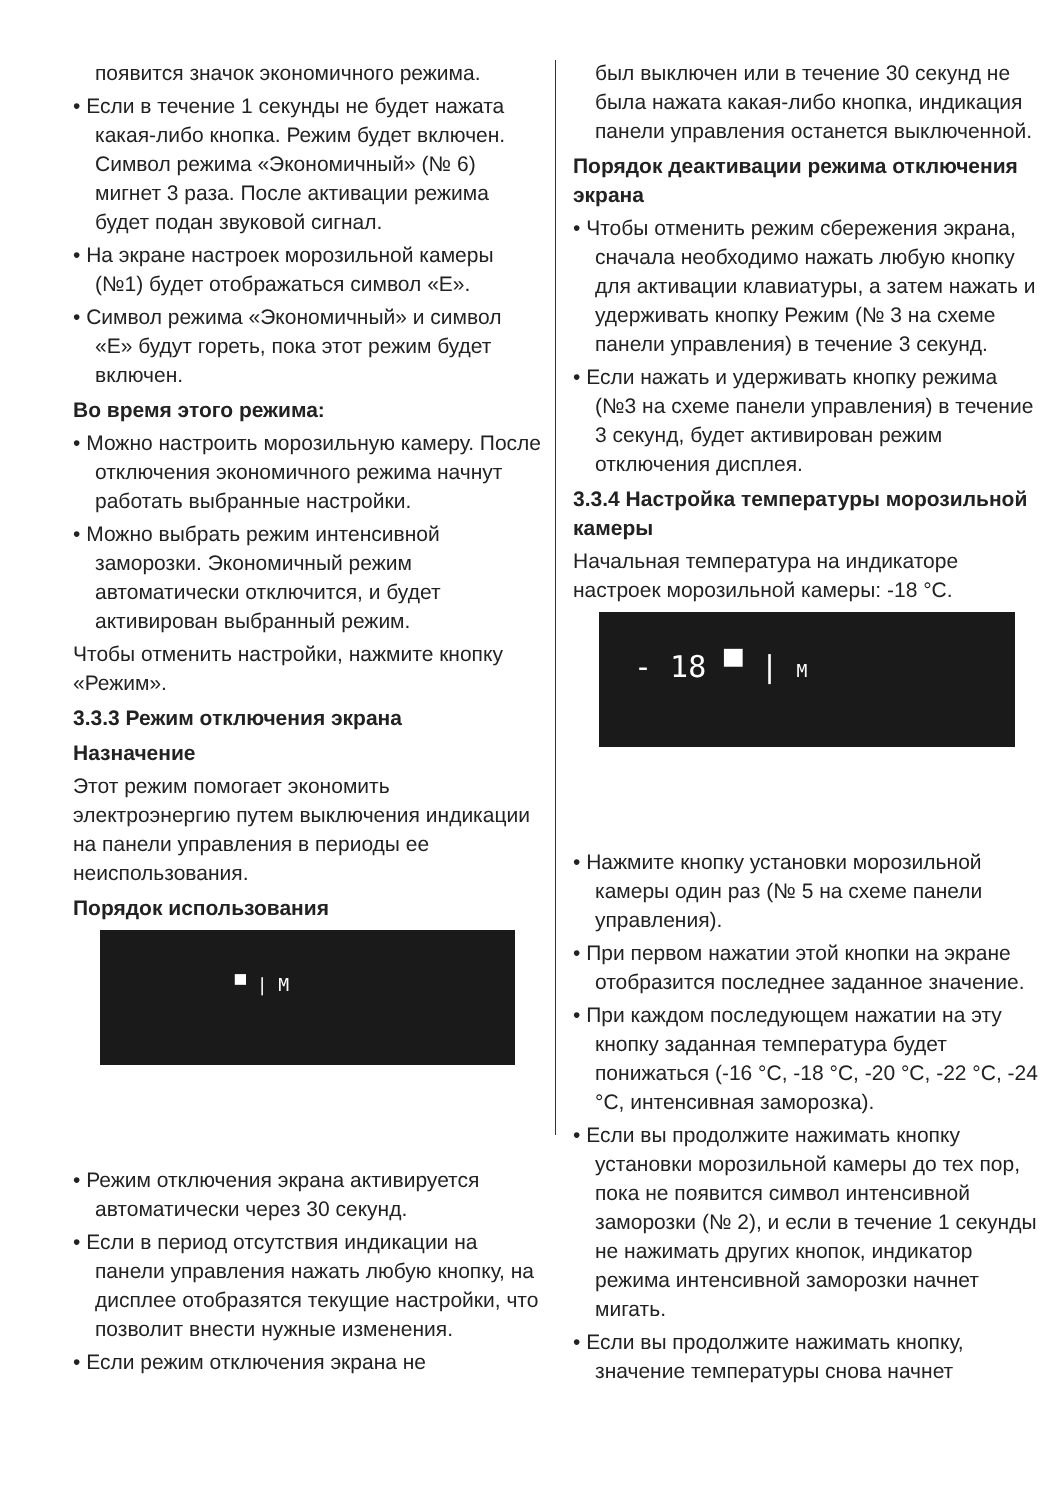появится значок экономичного режима.
• Если в течение 1 секунды не будет нажата какая-либо кнопка. Режим будет включен. Символ режима «Экономичный» (№ 6) мигнет 3 раза. После активации режима будет подан звуковой сигнал.
• На экране настроек морозильной камеры (№1) будет отображаться символ «E».
• Символ режима «Экономичный» и символ «E» будут гореть, пока этот режим будет включен.
Во время этого режима:
• Можно настроить морозильную камеру. После отключения экономичного режима начнут работать выбранные настройки.
• Можно выбрать режим интенсивной заморозки. Экономичный режим автоматически отключится, и будет активирован выбранный режим.
Чтобы отменить настройки, нажмите кнопку «Режим».
3.3.3 Режим отключения экрана
Назначение
Этот режим помогает экономить электроэнергию путем выключения индикации на панели управления в периоды ее неиспользования.
Порядок использования
▀ | M
• Режим отключения экрана активируется автоматически через 30 секунд.
• Если в период отсутствия индикации на панели управления нажать любую кнопку, на дисплее отобразятся текущие настройки, что позволит внести нужные изменения.
• Если режим отключения экрана не
был выключен или в течение 30 секунд не была нажата какая-либо кнопка, индикация панели управления останется выключенной.
Порядок деактивации режима отключения экрана
• Чтобы отменить режим сбережения экрана, сначала необходимо нажать любую кнопку для активации клавиатуры, а затем нажать и удерживать кнопку Режим (№ 3 на схеме панели управления) в течение 3 секунд.
• Если нажать и удерживать кнопку режима (№3 на схеме панели управления) в течение 3 секунд, будет активирован режим отключения дисплея.
3.3.4 Настройка температуры морозильной камеры
Начальная температура на индикаторе настроек морозильной камеры: -18 °C.
- 18 ▀ | M
• Нажмите кнопку установки морозильной камеры один раз (№ 5 на схеме панели управления).
• При первом нажатии этой кнопки на экране отобразится последнее заданное значение.
• При каждом последующем нажатии на эту кнопку заданная температура будет понижаться (-16 °C, -18 °C, -20 °C, -22 °C, -24 °C, интенсивная заморозка).
• Если вы продолжите нажимать кнопку установки морозильной камеры до тех пор, пока не появится символ интенсивной заморозки (№ 2), и если в течение 1 секунды не нажимать других кнопок, индикатор режима интенсивной заморозки начнет мигать.
• Если вы продолжите нажимать кнопку, значение температуры снова начнет